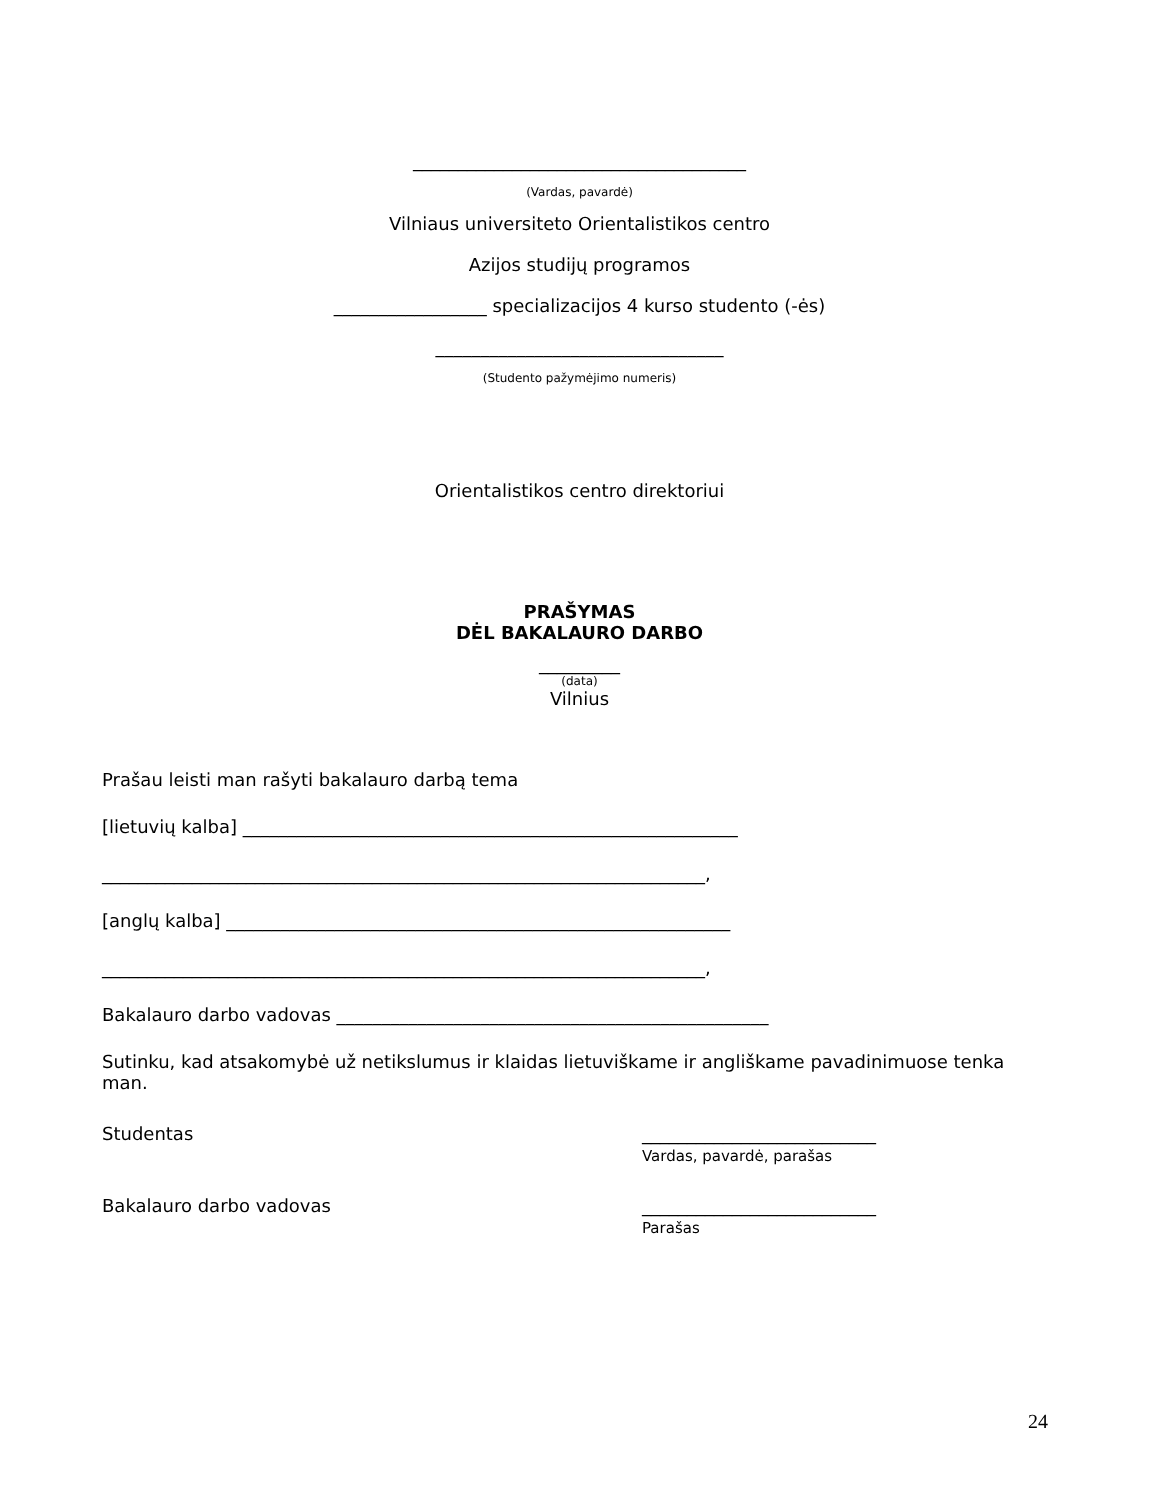_____________________________________
(Vardas, pavardė)
Vilniaus universiteto Orientalistikos centro
Azijos studijų programos
_________________ specializacijos 4 kurso studento (-ės)
________________________________
(Studento pažymėjimo numeris)
Orientalistikos centro direktoriui
PRAŠYMAS
DĖL BAKALAURO DARBO
_________
(data)
Vilnius
Prašau leisti man rašyti bakalauro darbą tema
[lietuvių kalba] _______________________________________________________
___________________________________________________________________,
[anglų kalba] ________________________________________________________
___________________________________________________________________,
Bakalauro darbo vadovas ________________________________________________
Sutinku, kad atsakomybė už netikslumus ir klaidas lietuviškame ir angliškame pavadinimuose tenka man.
Studentas __________________________
Vardas, pavardė, parašas
Bakalauro darbo vadovas __________________________
Parašas
24